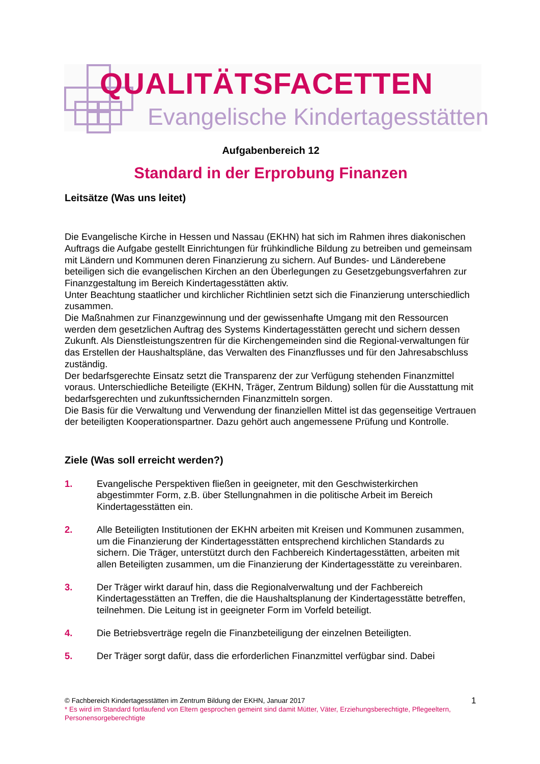QUALITÄTSFACETTEN
Evangelische Kindertagesstätten
Aufgabenbereich 12
Standard in der Erprobung Finanzen
Leitsätze (Was uns leitet)
Die Evangelische Kirche in Hessen und Nassau (EKHN) hat sich im Rahmen ihres diakonischen Auftrags die Aufgabe gestellt Einrichtungen für frühkindliche Bildung zu betreiben und gemeinsam mit Ländern und Kommunen deren Finanzierung zu sichern. Auf Bundes- und Länderebene beteiligen sich die evangelischen Kirchen an den Überlegungen zu Gesetzgebungsverfahren zur Finanzgestaltung im Bereich Kindertagesstätten aktiv.
Unter Beachtung staatlicher und kirchlicher Richtlinien setzt sich die Finanzierung unterschiedlich zusammen.
Die Maßnahmen zur Finanzgewinnung und der gewissenhafte Umgang mit den Ressourcen werden dem gesetzlichen Auftrag des Systems Kindertagesstätten gerecht und sichern dessen Zukunft. Als Dienstleistungszentren für die Kirchengemeinden sind die Regional-verwaltungen für das Erstellen der Haushaltspläne, das Verwalten des Finanzflusses und für den Jahresabschluss zuständig.
Der bedarfsgerechte Einsatz setzt die Transparenz der zur Verfügung stehenden Finanzmittel voraus. Unterschiedliche Beteiligte (EKHN, Träger, Zentrum Bildung) sollen für die Ausstattung mit bedarfsgerechten und zukunftssichernden Finanzmitteln sorgen.
Die Basis für die Verwaltung und Verwendung der finanziellen Mittel ist das gegenseitige Vertrauen der beteiligten Kooperationspartner. Dazu gehört auch angemessene Prüfung und Kontrolle.
Ziele (Was soll erreicht werden?)
1. Evangelische Perspektiven fließen in geeigneter, mit den Geschwisterkirchen abgestimmter Form, z.B. über Stellungnahmen in die politische Arbeit im Bereich Kindertagesstätten ein.
2. Alle Beteiligten Institutionen der EKHN arbeiten mit Kreisen und Kommunen zusammen, um die Finanzierung der Kindertagesstätten entsprechend kirchlichen Standards zu sichern. Die Träger, unterstützt durch den Fachbereich Kindertagesstätten, arbeiten mit allen Beteiligten zusammen, um die Finanzierung der Kindertagesstätte zu vereinbaren.
3. Der Träger wirkt darauf hin, dass die Regionalverwaltung und der Fachbereich Kindertagesstätten an Treffen, die die Haushaltsplanung der Kindertagesstätte betreffen, teilnehmen. Die Leitung ist in geeigneter Form im Vorfeld beteiligt.
4. Die Betriebsverträge regeln die Finanzbeteiligung der einzelnen Beteiligten.
5. Der Träger sorgt dafür, dass die erforderlichen Finanzmittel verfügbar sind. Dabei
© Fachbereich Kindertagesstätten im Zentrum Bildung der EKHN, Januar 2017
* Es wird im Standard fortlaufend von Eltern gesprochen gemeint sind damit Mütter, Väter, Erziehungsberechtigte, Pflegeeltern, Personensorgeberechtigte
1